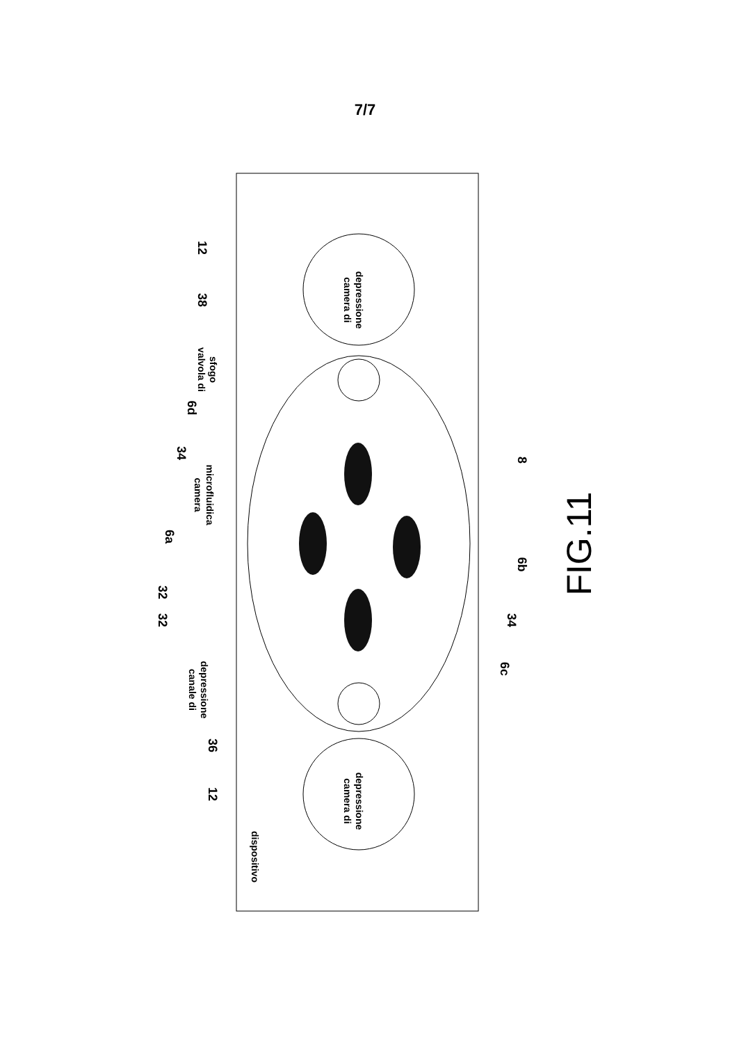7/7
12
38
6d
34
6a
32
32
36
12
8
6b
34
6c
camera di
depressione
camera di
depressione
valvola di
sfogo
camera
microfluidica
canale di
depressione
dispositivo
FIG.11